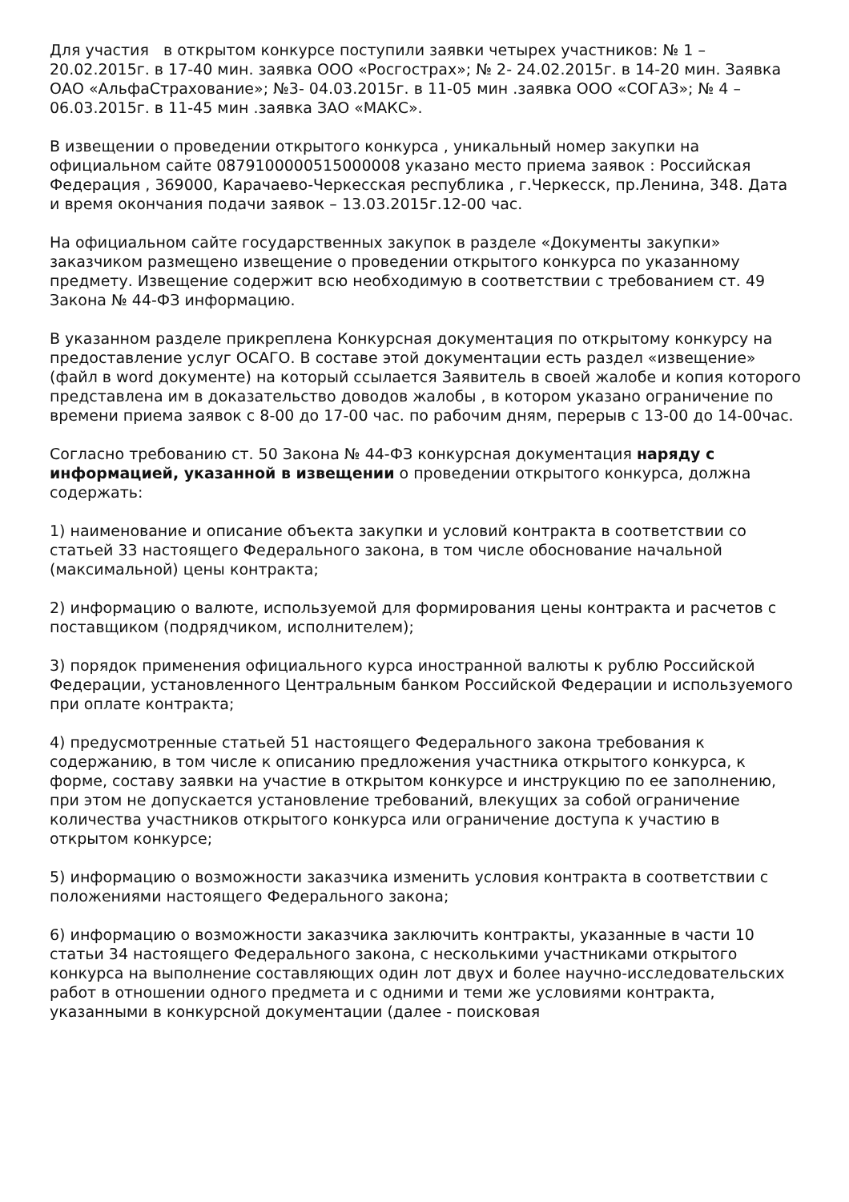Для участия в открытом конкурсе поступили заявки четырех участников: № 1 – 20.02.2015г. в 17-40 мин. заявка ООО «Росгострах»; № 2- 24.02.2015г. в 14-20 мин. Заявка ОАО «АльфаСтрахование»; №3- 04.03.2015г. в 11-05 мин .заявка ООО «СОГАЗ»; № 4 – 06.03.2015г. в 11-45 мин .заявка ЗАО «МАКС».
В извещении о проведении открытого конкурса , уникальный номер закупки на официальном сайте 0879100000515000008 указано место приема заявок : Российская Федерация , 369000, Карачаево-Черкесская республика , г.Черкесск, пр.Ленина, 348. Дата и время окончания подачи заявок – 13.03.2015г.12-00 час.
На официальном сайте государственных закупок в разделе «Документы закупки» заказчиком размещено извещение о проведении открытого конкурса по указанному предмету. Извещение содержит всю необходимую в соответствии с требованием ст. 49 Закона № 44-ФЗ информацию.
В указанном разделе прикреплена Конкурсная документация по открытому конкурсу на предоставление услуг ОСАГО. В составе этой документации есть раздел «извещение» (файл в word документе) на который ссылается Заявитель в своей жалобе и копия которого представлена им в доказательство доводов жалобы , в котором указано ограничение по времени приема заявок с 8-00 до 17-00 час. по рабочим дням, перерыв с 13-00 до 14-00час.
Согласно требованию ст. 50 Закона № 44-ФЗ конкурсная документация наряду с информацией, указанной в извещении о проведении открытого конкурса, должна содержать:
1) наименование и описание объекта закупки и условий контракта в соответствии со статьей 33 настоящего Федерального закона, в том числе обоснование начальной (максимальной) цены контракта;
2) информацию о валюте, используемой для формирования цены контракта и расчетов с поставщиком (подрядчиком, исполнителем);
3) порядок применения официального курса иностранной валюты к рублю Российской Федерации, установленного Центральным банком Российской Федерации и используемого при оплате контракта;
4) предусмотренные статьей 51 настоящего Федерального закона требования к содержанию, в том числе к описанию предложения участника открытого конкурса, к форме, составу заявки на участие в открытом конкурсе и инструкцию по ее заполнению, при этом не допускается установление требований, влекущих за собой ограничение количества участников открытого конкурса или ограничение доступа к участию в открытом конкурсе;
5) информацию о возможности заказчика изменить условия контракта в соответствии с положениями настоящего Федерального закона;
6) информацию о возможности заказчика заключить контракты, указанные в части 10 статьи 34 настоящего Федерального закона, с несколькими участниками открытого конкурса на выполнение составляющих один лот двух и более научно-исследовательских работ в отношении одного предмета и с одними и теми же условиями контракта, указанными в конкурсной документации (далее - поисковая